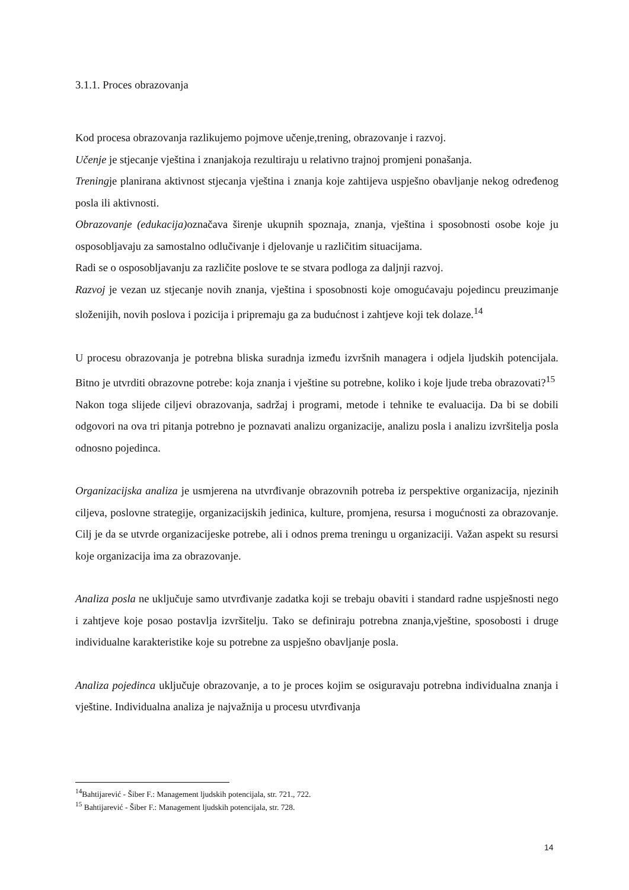3.1.1. Proces obrazovanja
Kod procesa obrazovanja razlikujemo pojmove učenje,trening, obrazovanje i razvoj.
Učenje je stjecanje vještina i znanjakoja rezultiraju u relativno trajnoj promjeni ponašanja.
Treningje planirana aktivnost stjecanja vještina i znanja koje zahtijeva uspješno obavljanje nekog određenog posla ili aktivnosti.
Obrazovanje (edukacija) označava širenje ukupnih spoznaja, znanja, vještina i sposobnosti osobe koje ju osposobljavaju za samostalno odlučivanje i djelovanje u različitim situacijama.
Radi se o osposobljavanju za različite poslove te se stvara podloga za daljnji razvoj.
Razvoj je vezan uz stjecanje novih znanja, vještina i sposobnosti koje omogućavaju pojedincu preuzimanje složenijih, novih poslova i pozicija i pripremaju ga za budućnost i zahtjeve koji tek dolaze.<sup>14</sup>
U procesu obrazovanja je potrebna bliska suradnja između izvršnih managera i odjela ljudskih potencijala. Bitno je utvrditi obrazovne potrebe: koja znanja i vještine su potrebne, koliko i koje ljude treba obrazovati?<sup>15</sup>
Nakon toga slijede ciljevi obrazovanja, sadržaj i programi, metode i tehnike te evaluacija. Da bi se dobili odgovori na ova tri pitanja potrebno je poznavati analizu organizacije, analizu posla i analizu izvršitelja posla odnosno pojedinca.
Organizacijska analiza je usmjerena na utvrđivanje obrazovnih potreba iz perspektive organizacija, njezinih ciljeva, poslovne strategije, organizacijskih jedinica, kulture, promjena, resursa i mogućnosti za obrazovanje. Cilj je da se utvrde organizacijeske potrebe, ali i odnos prema treningu u organizaciji. Važan aspekt su resursi koje organizacija ima za obrazovanje.
Analiza posla ne uključuje samo utvrđivanje zadatka koji se trebaju obaviti i standard radne uspješnosti nego i zahtjeve koje posao postavlja izvršitelju. Tako se definiraju potrebna znanja,vještine, sposobosti i druge individualne karakteristike koje su potrebne za uspješno obavljanje posla.
Analiza pojedinca uključuje obrazovanje, a to je proces kojim se osiguravaju potrebna individualna znanja i vještine. Individualna analiza je najvažnija u procesu utvrđivanja
<sup>14</sup> Bahtijarević - Šiber F.: Management ljudskih potencijala, str. 721., 722.
<sup>15</sup> Bahtijarević - Šiber F.: Management ljudskih potencijala, str. 728.
14